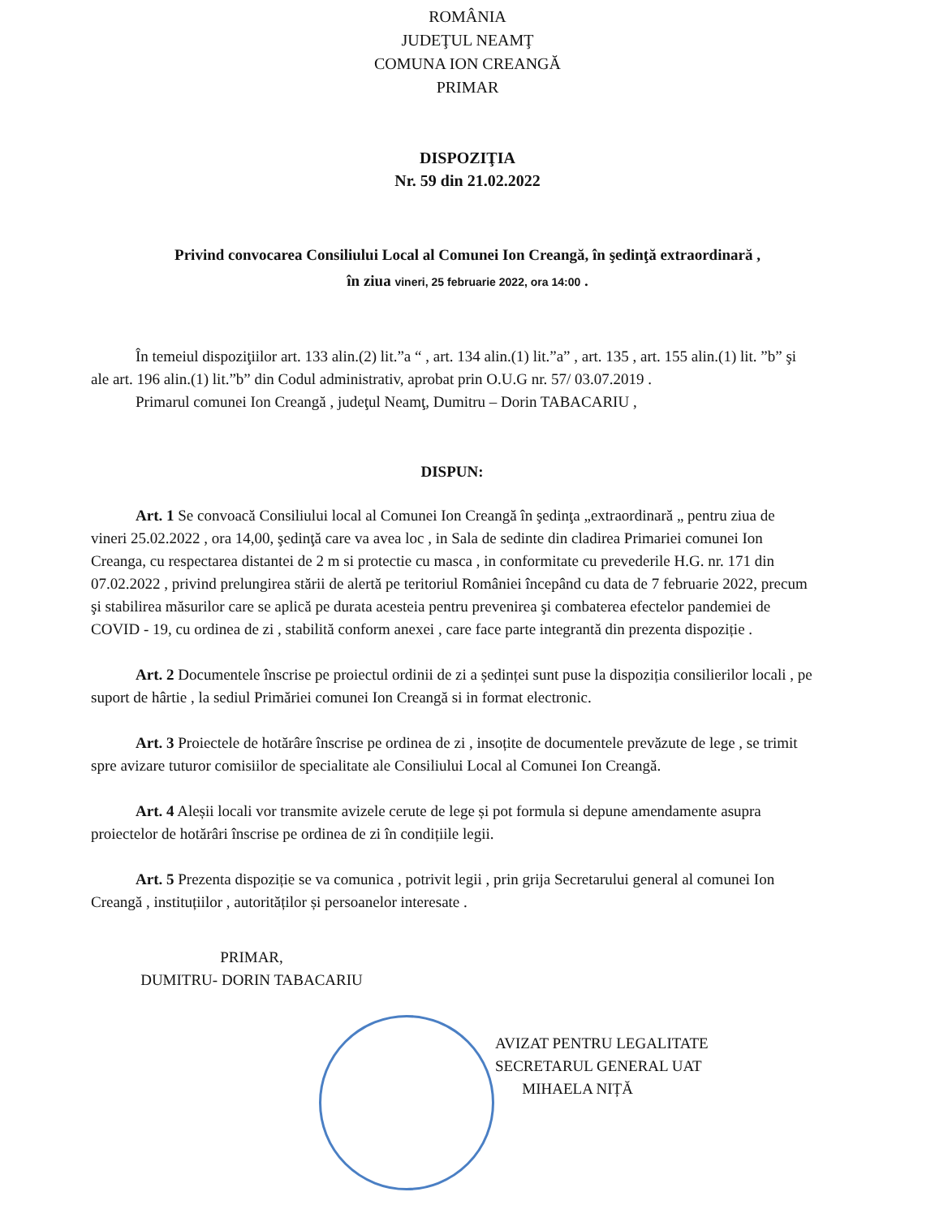ROMÂNIA
JUDEŢUL NEAMŢ
COMUNA ION CREANGĂ
PRIMAR
DISPOZIŢIA
Nr. 59 din 21.02.2022
Privind convocarea Consiliului Local al Comunei Ion Creangă, în şedinţă extraordinară ,
în ziua vineri, 25 februarie 2022, ora 14:00 .
În temeiul dispoziţiilor art. 133 alin.(2) lit.”a “ , art. 134 alin.(1) lit.”a” , art. 135 , art. 155 alin.(1) lit. ”b” şi ale art. 196 alin.(1) lit.”b” din Codul administrativ, aprobat prin O.U.G nr. 57/ 03.07.2019 .
Primarul comunei Ion Creangă , judeţul Neamţ, Dumitru – Dorin TABACARIU ,
DISPUN:
Art. 1 Se convoacă Consiliului local al Comunei Ion Creangă în şedinţa „extraordinară „ pentru ziua de vineri 25.02.2022 , ora 14,00, şedinţă care va avea loc , in Sala de sedinte din cladirea Primariei comunei Ion Creanga, cu respectarea distantei de 2 m si protectie cu masca , in conformitate cu prevederile H.G. nr. 171 din 07.02.2022 , privind prelungirea stării de alertă pe teritoriul României începând cu data de 7 februarie 2022, precum şi stabilirea măsurilor care se aplică pe durata acesteia pentru prevenirea şi combaterea efectelor pandemiei de COVID - 19, cu ordinea de zi , stabilită conform anexei , care face parte integrantă din prezenta dispoziție .
Art. 2 Documentele înscrise pe proiectul ordinii de zi a ședinței sunt puse la dispoziția consilierilor locali , pe suport de hârtie , la sediul Primăriei comunei Ion Creangă si in format electronic.
Art. 3 Proiectele de hotărâre înscrise pe ordinea de zi , insoțite de documentele prevăzute de lege , se trimit spre avizare tuturor comisiilor de specialitate ale Consiliului Local al Comunei Ion Creangă.
Art. 4 Aleșii locali vor transmite avizele cerute de lege și pot formula si depune amendamente asupra proiectelor de hotărâri înscrise pe ordinea de zi în condițiile legii.
Art. 5 Prezenta dispoziție se va comunica , potrivit legii , prin grija Secretarului general al comunei Ion Creangă , instituțiilor , autorităților și persoanelor interesate .
PRIMAR,
DUMITRU- DORIN TABACARIU
AVIZAT PENTRU LEGALITATE
SECRETARUL GENERAL UAT
MIHAELA NIȚĂ